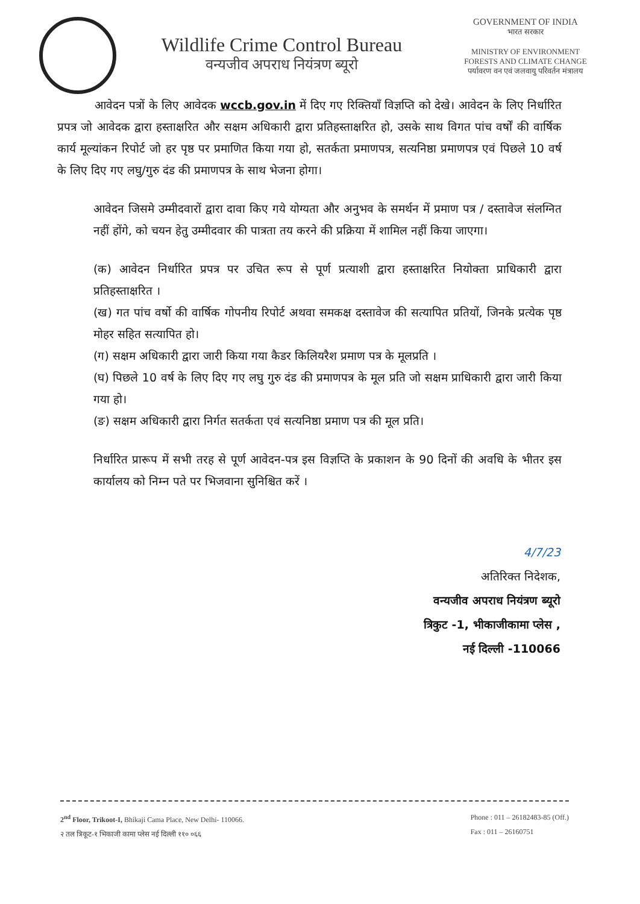Wildlife Crime Control Bureau
वन्यजीव अपराध नियंत्रण ब्यूरो
GOVERNMENT OF INDIA
भारत सरकार
MINISTRY OF ENVIRONMENT
FORESTS AND CLIMATE CHANGE
पर्यावरण वन एवं जलवायु परिवर्तन मंत्रालय
आवेदन पत्रों के लिए आवेदक wccb.gov.in में दिए गए रिक्तियाँ विज्ञप्ति को देखे। आवेदन के लिए निर्धारित प्रपत्र जो आवेदक द्वारा हस्ताक्षरित और सक्षम अधिकारी द्वारा प्रतिहस्ताक्षरित हो, उसके साथ विगत पांच वर्षों की वार्षिक कार्य मूल्यांकन रिपोर्ट जो हर पृष्ठ पर प्रमाणित किया गया हो, सतर्कता प्रमाणपत्र, सत्यनिष्ठा प्रमाणपत्र एवं पिछले 10 वर्ष के लिए दिए गए लघु/गुरु दंड की प्रमाणपत्र के साथ भेजना होगा।
आवेदन जिसमे उम्मीदवारों द्वारा दावा किए गये योग्यता और अनुभव के समर्थन में प्रमाण पत्र / दस्तावेज संलग्नित नहीं होंगे, को चयन हेतु उम्मीदवार की पात्रता तय करने की प्रक्रिया में शामिल नहीं किया जाएगा।
(क) आवेदन निर्धारित प्रपत्र पर उचित रूप से पूर्ण प्रत्याशी द्वारा हस्ताक्षरित नियोक्ता प्राधिकारी द्वारा प्रतिहस्ताक्षरित ।
(ख) गत पांच वर्षो की वार्षिक गोपनीय रिपोर्ट अथवा समकक्ष दस्तावेज की सत्यापित प्रतियों, जिनके प्रत्येक पृष्ठ मोहर सहित सत्यापित हो।
(ग) सक्षम अधिकारी द्वारा जारी किया गया कैडर किलियरैश प्रमाण पत्र के मूलप्रति ।
(घ) पिछले 10 वर्ष के लिए दिए गए लघु गुरु दंड की प्रमाणपत्र के मूल प्रति जो सक्षम प्राधिकारी द्वारा जारी किया गया हो।
(ङ) सक्षम अधिकारी द्वारा निर्गत सतर्कता एवं सत्यनिष्ठा प्रमाण पत्र की मूल प्रति।
निर्धारित प्रारूप में सभी तरह से पूर्ण आवेदन-पत्र इस विज्ञप्ति के प्रकाशन के 90 दिनों की अवधि के भीतर इस कार्यालय को निम्न पते पर भिजवाना सुनिश्चित करें ।
4/7/23
अतिरिक्त निदेशक,
वन्यजीव अपराध नियंत्रण ब्यूरो
त्रिकुट -1, भीकाजीकामा प्लेस ,
नई दिल्ली -110066
2<sup>nd</sup> Floor, Trikoot-I, Bhikaji Cama Place, New Delhi- 110066.
२ तल त्रिकूट-१ भिकाजी कामा प्लेस नई दिल्ली ११० ०६६
Phone : 011 – 26182483-85 (Off.)
Fax : 011 – 26160751